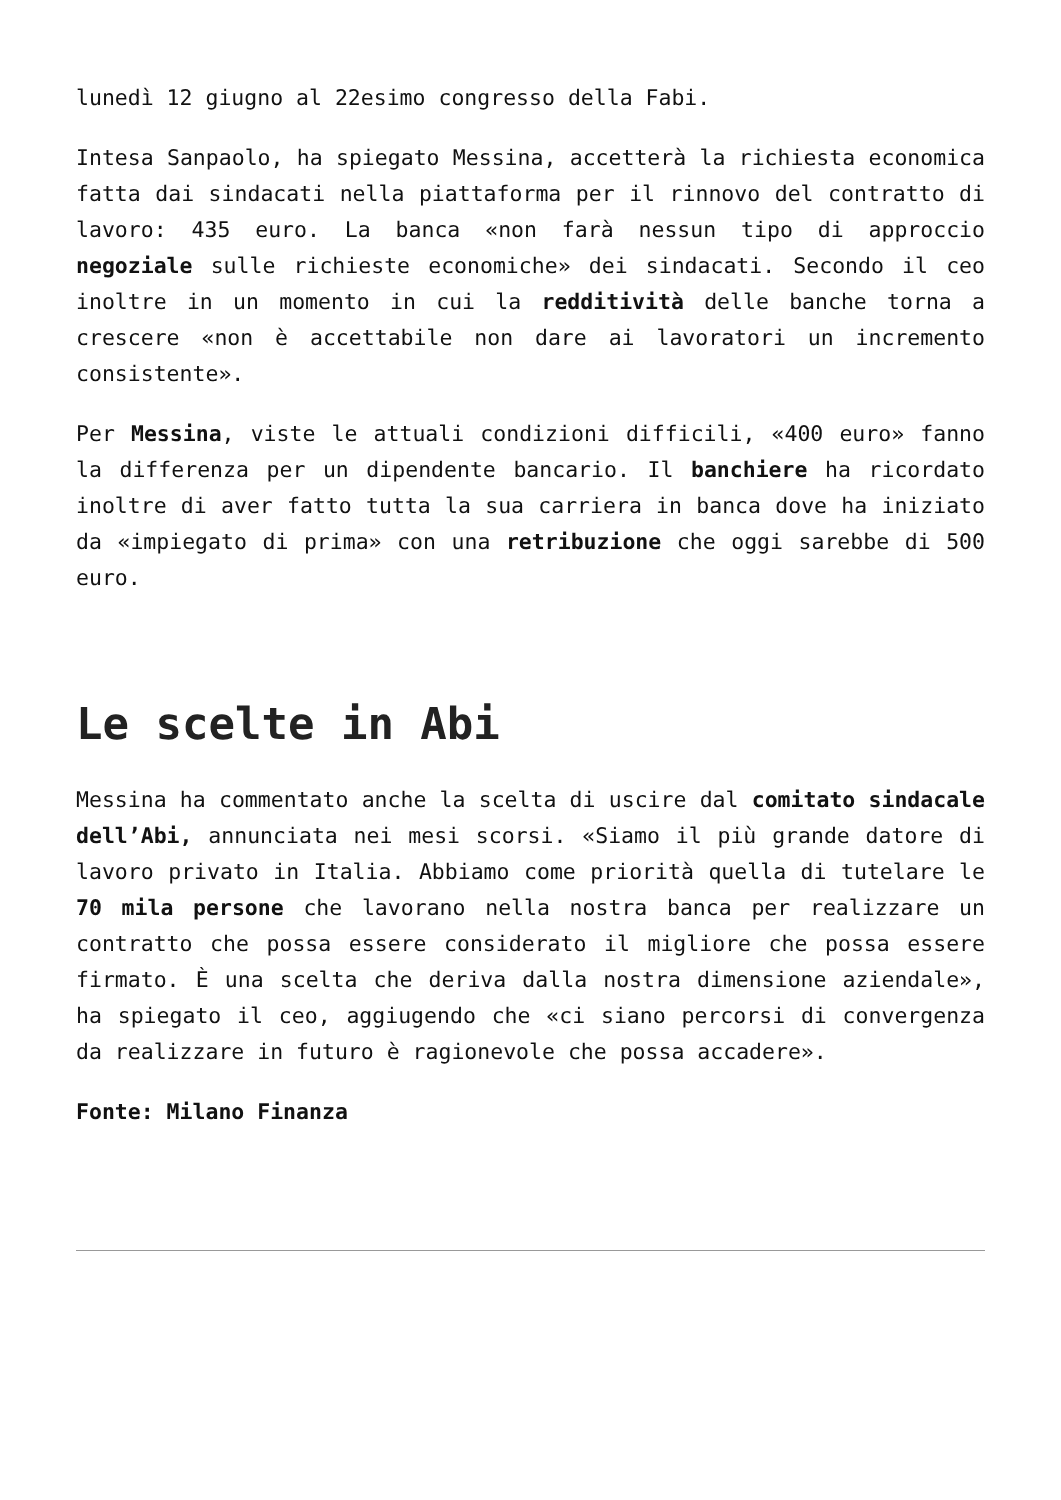lunedì 12 giugno al 22esimo congresso della Fabi.
Intesa Sanpaolo, ha spiegato Messina, accetterà la richiesta economica fatta dai sindacati nella piattaforma per il rinnovo del contratto di lavoro: 435 euro. La banca «non farà nessun tipo di approccio negoziale sulle richieste economiche» dei sindacati. Secondo il ceo inoltre in un momento in cui la redditività delle banche torna a crescere «non è accettabile non dare ai lavoratori un incremento consistente».
Per Messina, viste le attuali condizioni difficili, «400 euro» fanno la differenza per un dipendente bancario. Il banchiere ha ricordato inoltre di aver fatto tutta la sua carriera in banca dove ha iniziato da «impiegato di prima» con una retribuzione che oggi sarebbe di 500 euro.
Le scelte in Abi
Messina ha commentato anche la scelta di uscire dal comitato sindacale dell’Abi, annunciata nei mesi scorsi. «Siamo il più grande datore di lavoro privato in Italia. Abbiamo come priorità quella di tutelare le 70 mila persone che lavorano nella nostra banca per realizzare un contratto che possa essere considerato il migliore che possa essere firmato. È una scelta che deriva dalla nostra dimensione aziendale», ha spiegato il ceo, aggiugendo che «ci siano percorsi di convergenza da realizzare in futuro è ragionevole che possa accadere».
Fonte: Milano Finanza